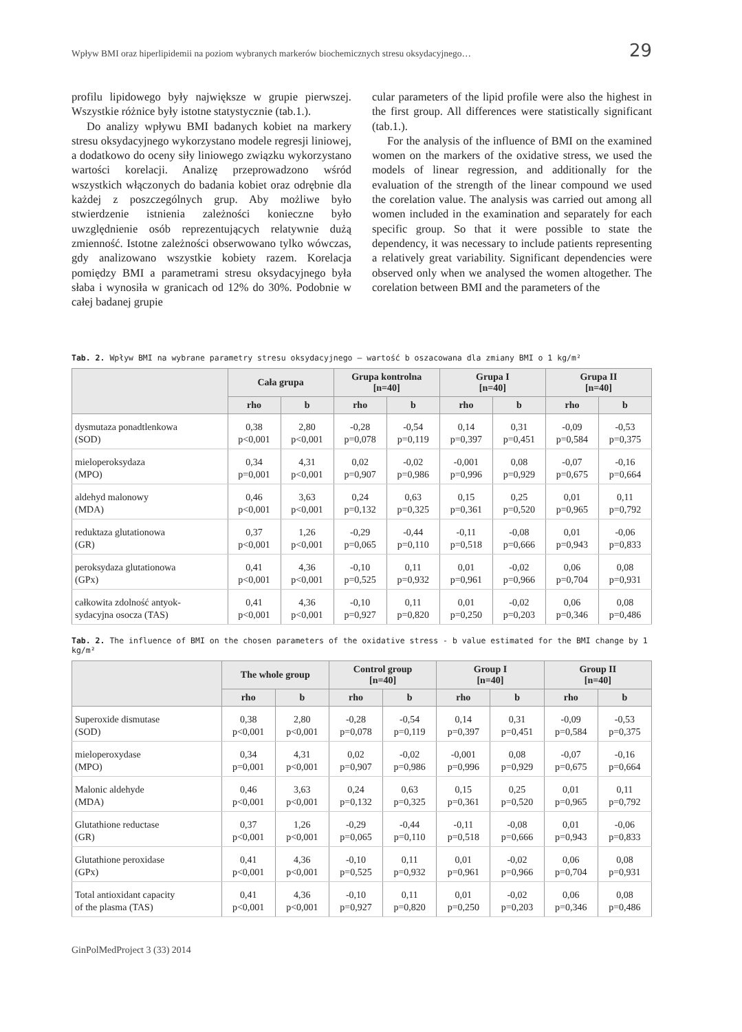Wpływ BMI oraz hiperlipidemii na poziom wybranych markerów biochemicznych stresu oksydacyjnego… 29
profilu lipidowego były największe w grupie pierwszej. Wszystkie różnice były istotne statystycznie (tab.1.).
Do analizy wpływu BMI badanych kobiet na markery stresu oksydacyjnego wykorzystano modele regresji liniowej, a dodatkowo do oceny siły liniowego związku wykorzystano wartości korelacji. Analizę przeprowadzono wśród wszystkich włączonych do badania kobiet oraz odrębnie dla każdej z poszczególnych grup. Aby możliwe było stwierdzenie istnienia zależności konieczne było uwzględnienie osób reprezentujących relatywnie dużą zmienność. Istotne zależności obserwowano tylko wówczas, gdy analizowano wszystkie kobiety razem. Korelacja pomiędzy BMI a parametrami stresu oksydacyjnego była słaba i wynosiła w granicach od 12% do 30%. Podobnie w całej badanej grupie
cular parameters of the lipid profile were also the highest in the first group. All differences were statistically significant (tab.1.).
For the analysis of the influence of BMI on the examined women on the markers of the oxidative stress, we used the models of linear regression, and additionally for the evaluation of the strength of the linear compound we used the corelation value. The analysis was carried out among all women included in the examination and separately for each specific group. So that it were possible to state the dependency, it was necessary to include patients representing a relatively great variability. Significant dependencies were observed only when we analysed the women altogether. The corelation between BMI and the parameters of the
Tab. 2. Wpływ BMI na wybrane parametry stresu oksydacyjnego – wartość b oszacowana dla zmiany BMI o 1 kg/m²
| | Cała grupa | | Grupa kontrolna [n=40] | | Grupa I [n=40] | | Grupa II [n=40] | |
| --- | --- | --- | --- | --- | --- | --- | --- | --- |
| | rho | b | rho | b | rho | b | rho | b |
| dysmutaza ponadtlenkowa (SOD) | 0,38 p<0,001 | 2,80 p<0,001 | -0,28 p=0,078 | -0,54 p=0,119 | 0,14 p=0,397 | 0,31 p=0,451 | -0,09 p=0,584 | -0,53 p=0,375 |
| mieloperoksydaza (MPO) | 0,34 p=0,001 | 4,31 p<0,001 | 0,02 p=0,907 | -0,02 p=0,986 | -0,001 p=0,996 | 0,08 p=0,929 | -0,07 p=0,675 | -0,16 p=0,664 |
| aldehyd malonowy (MDA) | 0,46 p<0,001 | 3,63 p<0,001 | 0,24 p=0,132 | 0,63 p=0,325 | 0,15 p=0,361 | 0,25 p=0,520 | 0,01 p=0,965 | 0,11 p=0,792 |
| reduktaza glutationowa (GR) | 0,37 p<0,001 | 1,26 p<0,001 | -0,29 p=0,065 | -0,44 p=0,110 | -0,11 p=0,518 | -0,08 p=0,666 | 0,01 p=0,943 | -0,06 p=0,833 |
| peroksydaza glutationowa (GPx) | 0,41 p<0,001 | 4,36 p<0,001 | -0,10 p=0,525 | 0,11 p=0,932 | 0,01 p=0,961 | -0,02 p=0,966 | 0,06 p=0,704 | 0,08 p=0,931 |
| całkowita zdolność antyok- sydacyjna osocza (TAS) | 0,41 p<0,001 | 4,36 p<0,001 | -0,10 p=0,927 | 0,11 p=0,820 | 0,01 p=0,250 | -0,02 p=0,203 | 0,06 p=0,346 | 0,08 p=0,486 |
Tab. 2. The influence of BMI on the chosen parameters of the oxidative stress - b value estimated for the BMI change by 1 kg/m²
| | The whole group | | Control group [n=40] | | Group I [n=40] | | Group II [n=40] | |
| --- | --- | --- | --- | --- | --- | --- | --- | --- |
| | rho | b | rho | b | rho | b | rho | b |
| Superoxide dismutase (SOD) | 0,38 p<0,001 | 2,80 p<0,001 | -0,28 p=0,078 | -0,54 p=0,119 | 0,14 p=0,397 | 0,31 p=0,451 | -0,09 p=0,584 | -0,53 p=0,375 |
| mieloperoxydase (MPO) | 0,34 p=0,001 | 4,31 p<0,001 | 0,02 p=0,907 | -0,02 p=0,986 | -0,001 p=0,996 | 0,08 p=0,929 | -0,07 p=0,675 | -0,16 p=0,664 |
| Malonic aldehyde (MDA) | 0,46 p<0,001 | 3,63 p<0,001 | 0,24 p=0,132 | 0,63 p=0,325 | 0,15 p=0,361 | 0,25 p=0,520 | 0,01 p=0,965 | 0,11 p=0,792 |
| Glutathione reductase (GR) | 0,37 p<0,001 | 1,26 p<0,001 | -0,29 p=0,065 | -0,44 p=0,110 | -0,11 p=0,518 | -0,08 p=0,666 | 0,01 p=0,943 | -0,06 p=0,833 |
| Glutathione peroxidase (GPx) | 0,41 p<0,001 | 4,36 p<0,001 | -0,10 p=0,525 | 0,11 p=0,932 | 0,01 p=0,961 | -0,02 p=0,966 | 0,06 p=0,704 | 0,08 p=0,931 |
| Total antioxidant capacity of the plasma (TAS) | 0,41 p<0,001 | 4,36 p<0,001 | -0,10 p=0,927 | 0,11 p=0,820 | 0,01 p=0,250 | -0,02 p=0,203 | 0,06 p=0,346 | 0,08 p=0,486 |
GinPolMedProject 3 (33) 2014